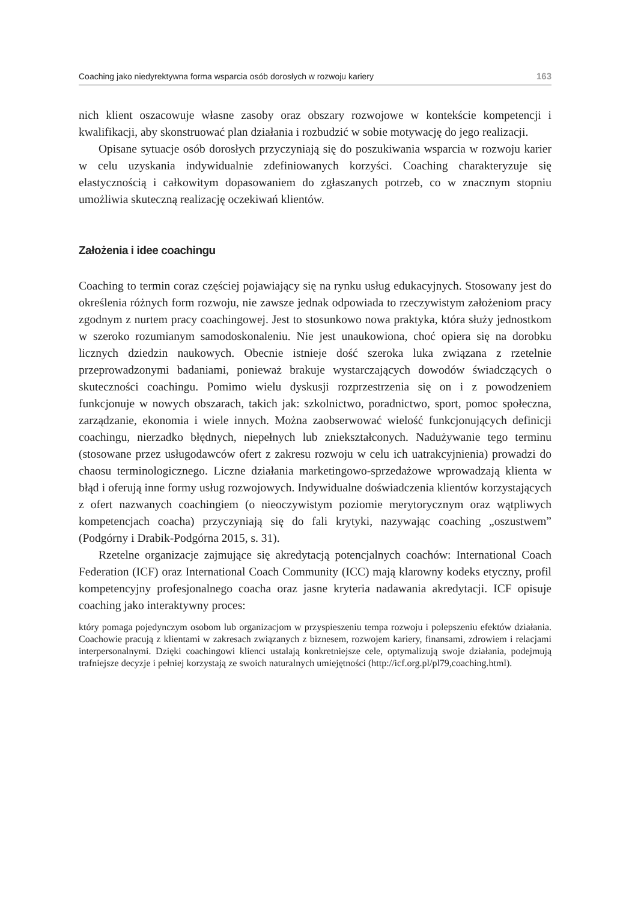Coaching jako niedyrektywna forma wsparcia osób dorosłych w rozwoju kariery 163
nich klient oszacowuje własne zasoby oraz obszary rozwojowe w kontekście kompetencji i kwalifikacji, aby skonstruować plan działania i rozbudzić w sobie motywację do jego realizacji.
Opisane sytuacje osób dorosłych przyczyniają się do poszukiwania wsparcia w rozwoju karier w celu uzyskania indywidualnie zdefiniowanych korzyści. Coaching charakteryzuje się elastycznością i całkowitym dopasowaniem do zgłaszanych potrzeb, co w znacznym stopniu umożliwia skuteczną realizację oczekiwań klientów.
Założenia i idee coachingu
Coaching to termin coraz częściej pojawiający się na rynku usług edukacyjnych. Stosowany jest do określenia różnych form rozwoju, nie zawsze jednak odpowiada to rzeczywistym założeniom pracy zgodnym z nurtem pracy coachingowej. Jest to stosunkowo nowa praktyka, która służy jednostkom w szeroko rozumianym samodoskonaleniu. Nie jest unaukowiona, choć opiera się na dorobku licznych dziedzin naukowych. Obecnie istnieje dość szeroka luka związana z rzetelnie przeprowadzonymi badaniami, ponieważ brakuje wystarczających dowodów świadczących o skuteczności coachingu. Pomimo wielu dyskusji rozprzestrzenia się on i z powodzeniem funkcjonuje w nowych obszarach, takich jak: szkolnictwo, poradnictwo, sport, pomoc społeczna, zarządzanie, ekonomia i wiele innych. Można zaobserwować wielość funkcjonujących definicji coachingu, nierzadko błędnych, niepełnych lub zniekształconych. Nadużywanie tego terminu (stosowane przez usługodawców ofert z zakresu rozwoju w celu ich uatrakcyjnienia) prowadzi do chaosu terminologicznego. Liczne działania marketingowo-sprzedażowe wprowadzają klienta w błąd i oferują inne formy usług rozwojowych. Indywidualne doświadczenia klientów korzystających z ofert nazwanych coachingiem (o nieoczywistym poziomie merytorycznym oraz wątpliwych kompetencjach coacha) przyczyniają się do fali krytyki, nazywając coaching „oszustwem” (Podgórny i Drabik-Podgórna 2015, s. 31).
Rzetelne organizacje zajmujące się akredytacją potencjalnych coachów: International Coach Federation (ICF) oraz International Coach Community (ICC) mają klarowny kodeks etyczny, profil kompetencyjny profesjonalnego coacha oraz jasne kryteria nadawania akredytacji. ICF opisuje coaching jako interaktywny proces:
który pomaga pojedynczym osobom lub organizacjom w przyspieszeniu tempa rozwoju i polepszeniu efektów działania. Coachowie pracują z klientami w zakresach związanych z biznesem, rozwojem kariery, finansami, zdrowiem i relacjami interpersonalnymi. Dzięki coachingowi klienci ustalają konkretniejsze cele, optymalizują swoje działania, podejmują trafniejsze decyzje i pełniej korzystają ze swoich naturalnych umiejętności (http://icf.org.pl/pl79,coaching.html).